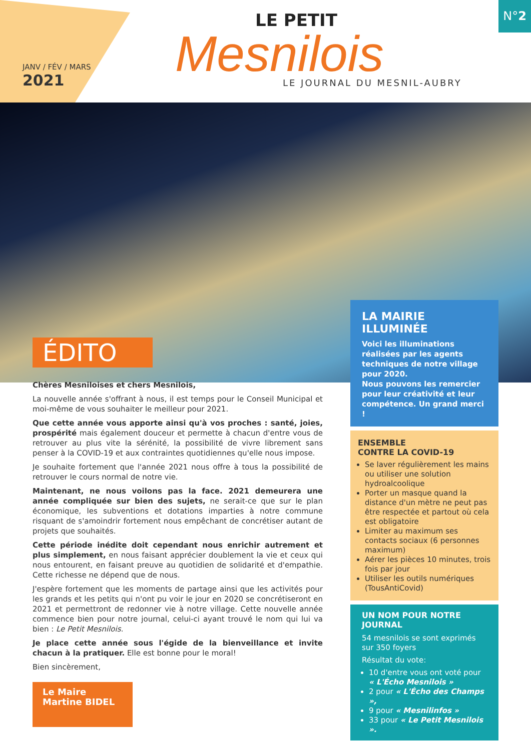JANV / FÉV / MARS
2021
LE PETIT
Mesnilois
LE JOURNAL DU MESNIL-AUBRY
N°2
ÉDITO
Chères Mesniloises et chers Mesnilois,
La nouvelle année s'offrant à nous, il est temps pour le Conseil Municipal et moi-même de vous souhaiter le meilleur pour 2021.
Que cette année vous apporte ainsi qu'à vos proches : santé, joies, prospérité mais également douceur et permette à chacun d'entre vous de retrouver au plus vite la sérénité, la possibilité de vivre librement sans penser à la COVID-19 et aux contraintes quotidiennes qu'elle nous impose.
Je souhaite fortement que l'année 2021 nous offre à tous la possibilité de retrouver le cours normal de notre vie.
Maintenant, ne nous voilons pas la face. 2021 demeurera une année compliquée sur bien des sujets, ne serait-ce que sur le plan économique, les subventions et dotations imparties à notre commune risquant de s'amoindrir fortement nous empêchant de concrétiser autant de projets que souhaités.
Cette période inédite doit cependant nous enrichir autrement et plus simplement, en nous faisant apprécier doublement la vie et ceux qui nous entourent, en faisant preuve au quotidien de solidarité et d'empathie. Cette richesse ne dépend que de nous.
J'espère fortement que les moments de partage ainsi que les activités pour les grands et les petits qui n'ont pu voir le jour en 2020 se concrétiseront en 2021 et permettront de redonner vie à notre village. Cette nouvelle année commence bien pour notre journal, celui-ci ayant trouvé le nom qui lui va bien : Le Petit Mesnilois.
Je place cette année sous l'égide de la bienveillance et invite chacun à la pratiquer. Elle est bonne pour le moral!
Bien sincèrement,
Le Maire
Martine BIDEL
LA MAIRIE ILLUMINÉE
Voici les illuminations réalisées par les agents techniques de notre village pour 2020.
Nous pouvons les remercier pour leur créativité et leur compétence. Un grand merci !
ENSEMBLE
CONTRE LA COVID-19
Se laver régulièrement les mains ou utiliser une solution hydroalcoolique
Porter un masque quand la distance d'un mètre ne peut pas être respectée et partout où cela est obligatoire
Limiter au maximum ses contacts sociaux (6 personnes maximum)
Aérer les pièces 10 minutes, trois fois par jour
Utiliser les outils numériques (TousAntiCovid)
UN NOM POUR NOTRE JOURNAL
54 mesnilois se sont exprimés sur 350 foyers
Résultat du vote:
10 d'entre vous ont voté pour « L'Écho Mesnilois »
2 pour « L'Écho des Champs »,
9 pour « Mesnilinfos »
33 pour « Le Petit Mesnilois ».